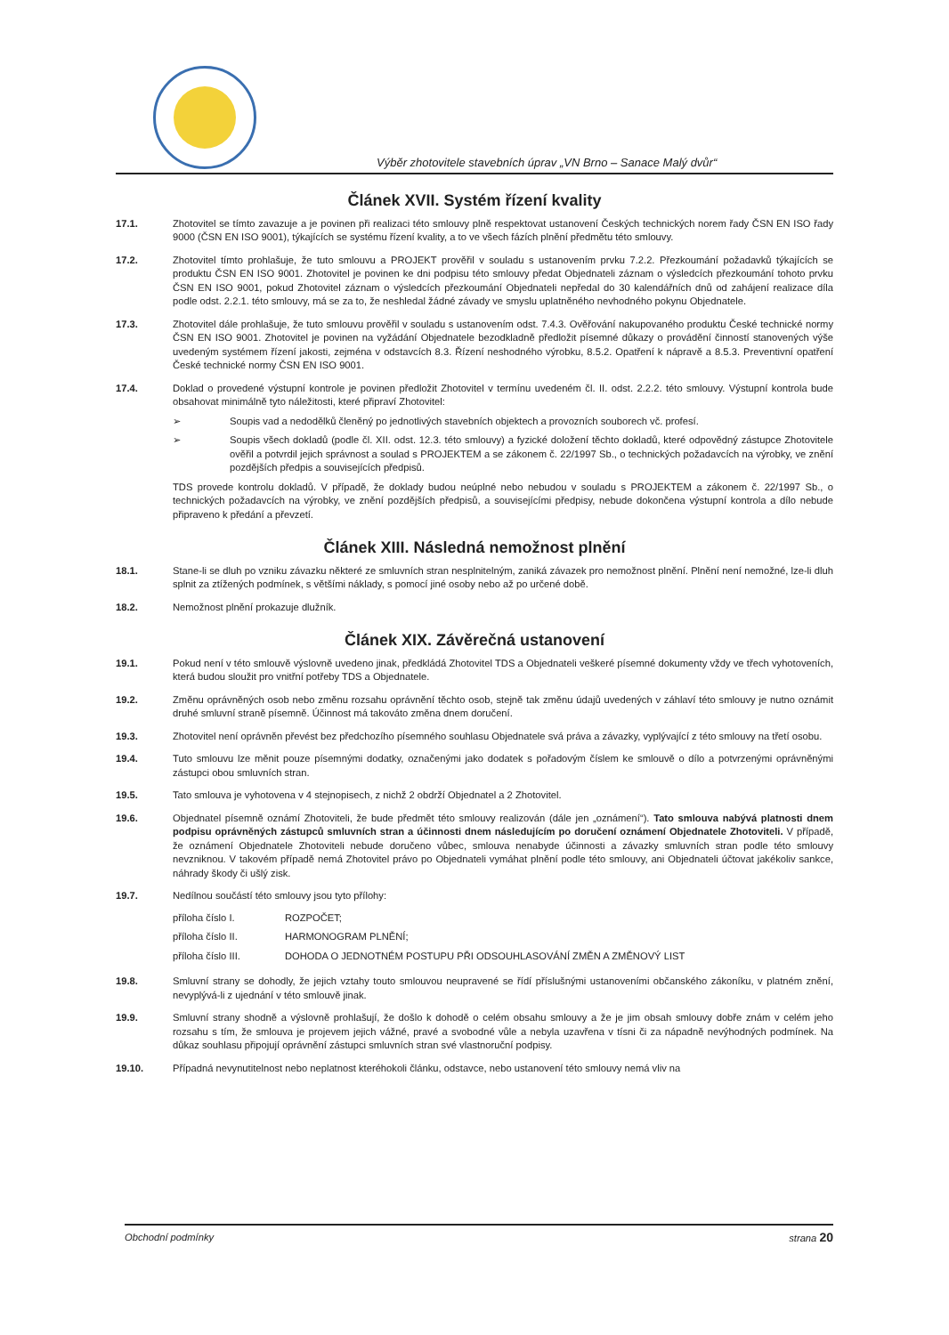Výběr zhotovitele stavebních úprav „VN Brno – Sanace Malý dvůr“
Článek XVII. Systém řízení kvality
17.1. Zhotovitel se tímto zavazuje a je povinen při realizaci této smlouvy plně respektovat ustanovení Českých technických norem řady ČSN EN ISO řady 9000 (ČSN EN ISO 9001), týkajících se systému řízení kvality, a to ve všech fázích plnění předmětu této smlouvy.
17.2. Zhotovitel tímto prohlašuje, že tuto smlouvu a PROJEKT prověřil v souladu s ustanovením prvku 7.2.2. Přezkoumání požadavků týkajících se produktu ČSN EN ISO 9001. Zhotovitel je povinen ke dni podpisu této smlouvy předat Objednateli záznam o výsledcích přezkoumání tohoto prvku ČSN EN ISO 9001, pokud Zhotovitel záznam o výsledcích přezkoumání Objednateli nepředal do 30 kalendářních dnů od zahájení realizace díla podle odst. 2.2.1. této smlouvy, má se za to, že neshledal žádné závady ve smyslu uplatněného nevhodného pokynu Objednatele.
17.3. Zhotovitel dále prohlašuje, že tuto smlouvu prověřil v souladu s ustanovením odst. 7.4.3. Ověřování nakupovaného produktu České technické normy ČSN EN ISO 9001. Zhotovitel je povinen na vyžádání Objednatele bezodkladně předložit písemné důkazy o provádění činností stanovených výše uvedeným systémem řízení jakosti, zejména v odstavcích 8.3. Řízení neshodného výrobku, 8.5.2. Opatření k nápravě a 8.5.3. Preventivní opatření České technické normy ČSN EN ISO 9001.
17.4. Doklad o provedené výstupní kontrole je povinen předložit Zhotovitel v termínu uvedeném čl. II. odst. 2.2.2. této smlouvy. Výstupní kontrola bude obsahovat minimálně tyto náležitosti, které připraví Zhotovitel:
➢ Soupis vad a nedodělků členěný po jednotlivých stavebních objektech a provozních souborech vč. profesí.
➢ Soupis všech dokladů (podle čl. XII. odst. 12.3. této smlouvy) a fyzické doložení těchto dokladů, které odpovědný zástupce Zhotovitele ověřil a potvrdil jejich správnost a soulad s PROJEKTEM a se zákonem č. 22/1997 Sb., o technických požadavcích na výrobky, ve znění pozdějších předpis a souvisejících předpisů.
TDS provede kontrolu dokladů. V případě, že doklady budou neúplné nebo nebudou v souladu s PROJEKTEM a zákonem č. 22/1997 Sb., o technických požadavcích na výrobky, ve znění pozdějších předpisů, a souvisejícími předpisy, nebude dokončena výstupní kontrola a dílo nebude připraveno k předání a převzetí.
Článek XIII. Následná nemožnost plnění
18.1. Stane-li se dluh po vzniku závazku některé ze smluvních stran nesplnitelným, zaniká závazek pro nemožnost plnění. Plnění není nemožné, lze-li dluh splnit za ztížených podmínek, s většími náklady, s pomocí jiné osoby nebo až po určené době.
18.2. Nemožnost plnění prokazuje dlužník.
Článek XIX. Závěrečná ustanovení
19.1. Pokud není v této smlouvě výslovně uvedeno jinak, předkládá Zhotovitel TDS a Objednateli veškeré písemné dokumenty vždy ve třech vyhotoveních, která budou sloužit pro vnitřní potřeby TDS a Objednatele.
19.2. Změnu oprávněných osob nebo změnu rozsahu oprávnění těchto osob, stejně tak změnu údajů uvedených v záhlaví této smlouvy je nutno oznámit druhé smluvní straně písemně. Účinnost má takováto změna dnem doručení.
19.3. Zhotovitel není oprávněn převést bez předchozího písemného souhlasu Objednatele svá práva a závazky, vyplývající z této smlouvy na třetí osobu.
19.4. Tuto smlouvu lze měnit pouze písemnými dodatky, označenými jako dodatek s pořadovým číslem ke smlouvě o dílo a potvrzenými oprávněnými zástupci obou smluvních stran.
19.5. Tato smlouva je vyhotovena v 4 stejnopisech, z nichž 2 obdrží Objednatel a 2 Zhotovitel.
19.6. Objednatel písemně oznámí Zhotoviteli, že bude předmět této smlouvy realizován (dále jen „oznámení“). Tato smlouva nabývá platnosti dnem podpisu oprávněných zástupců smluvních stran a účinnosti dnem následujícím po doručení oznámení Objednatele Zhotoviteli. V případě, že oznámení Objednatele Zhotoviteli nebude doručeno vůbec, smlouva nenabyde účinnosti a závazky smluvních stran podle této smlouvy nevzniknou. V takovém případě nemá Zhotovitel právo po Objednateli vymáhat plnění podle této smlouvy, ani Objednateli účtovat jakékoliv sankce, náhrady škody či ušlý zisk.
19.7. Nedílnou součástí této smlouvy jsou tyto přílohy:
| příloha číslo I. | ROZPOČET; |
| příloha číslo II. | HARMONOGRAM PLNĚNÍ; |
| příloha číslo III. | DOHODA O JEDNOTNÉM POSTUPU PŘI ODSOUHLASOVÁNÍ ZMĚN A ZMĚNOVÝ LIST |
19.8. Smluvní strany se dohodly, že jejich vztahy touto smlouvou neupravené se řídí příslušnými ustanoveními občanského zákoníku, v platném znění, nevyplývá-li z ujednání v této smlouvě jinak.
19.9. Smluvní strany shodně a výslovně prohlašují, že došlo k dohodě o celém obsahu smlouvy a že je jim obsah smlouvy dobře znám v celém jeho rozsahu s tím, že smlouva je projevem jejich vážné, pravé a svobodné vůle a nebyla uzavřena v tísni či za nápadně nevýhodných podmínek. Na důkaz souhlasu připojují oprávnění zástupci smluvních stran své vlastnoruční podpisy.
19.10. Případná nevynutitelnost nebo neplatnost kteréhokoli článku, odstavce, nebo ustanovení této smlouvy nemá vliv na
Obchodní podmínky strana 20